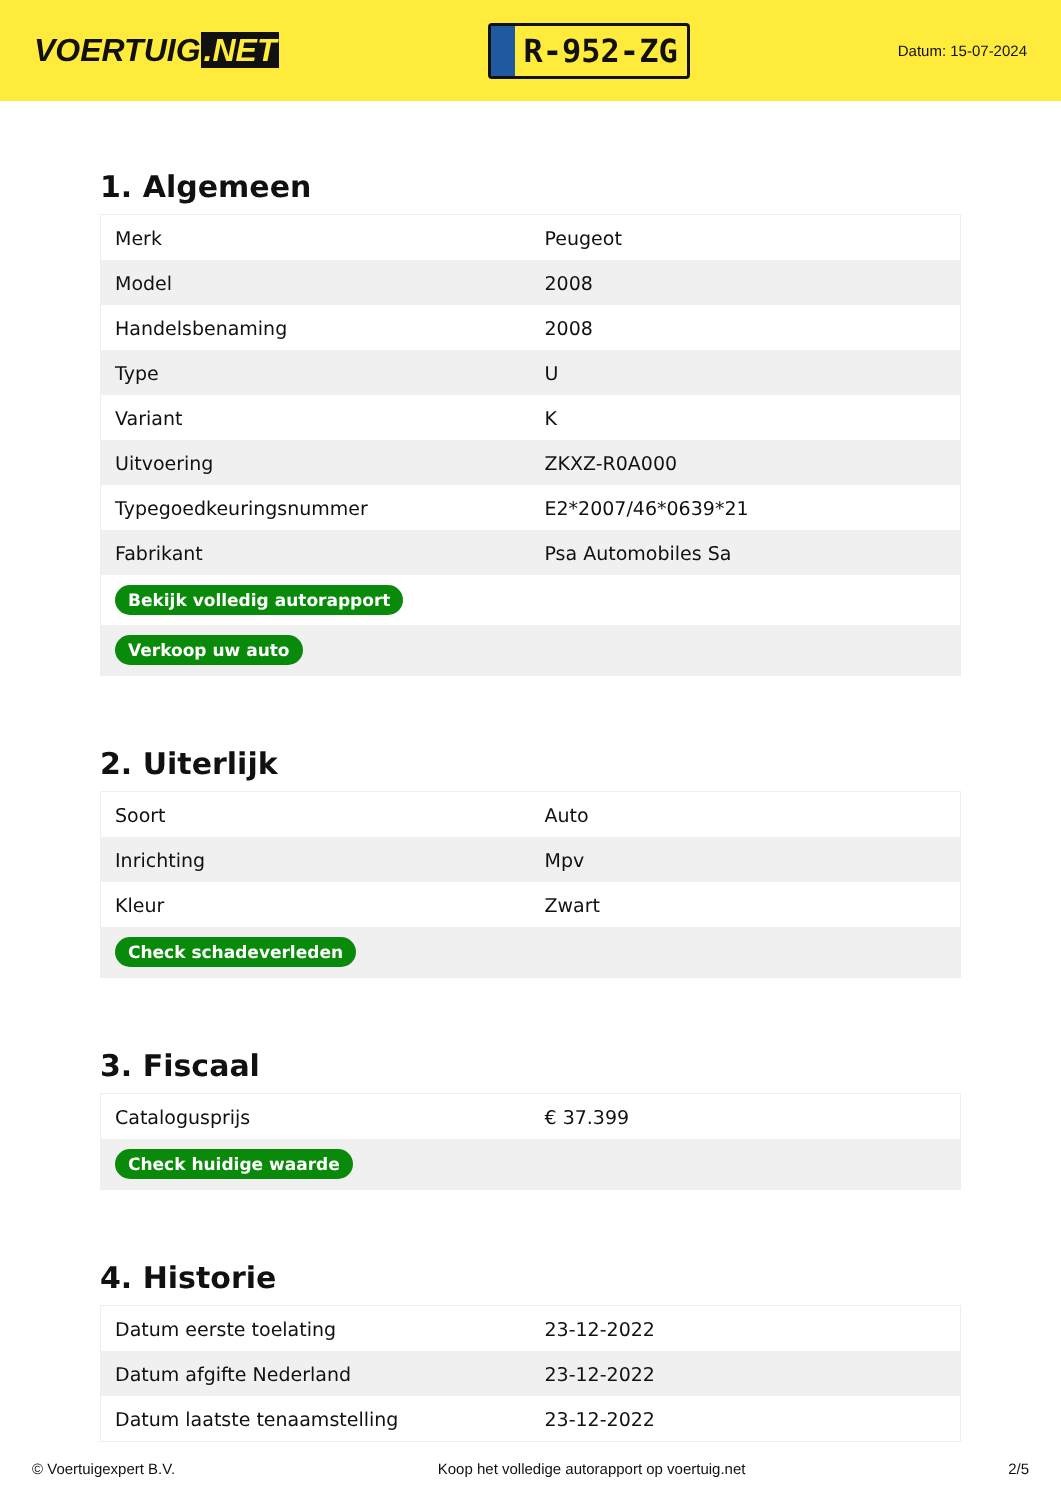VOERTUIG.NET
R-952-ZG
Datum: 15-07-2024
1. Algemeen
| Merk | Peugeot |
| Model | 2008 |
| Handelsbenaming | 2008 |
| Type | U |
| Variant | K |
| Uitvoering | ZKXZ-R0A000 |
| Typegoedkeuringsnummer | E2*2007/46*0639*21 |
| Fabrikant | Psa Automobiles Sa |
| Bekijk volledig autorapport | |
| Verkoop uw auto | |
2. Uiterlijk
| Soort | Auto |
| Inrichting | Mpv |
| Kleur | Zwart |
| Check schadeverleden | |
3. Fiscaal
| Catalogusprijs | € 37.399 |
| Check huidige waarde | |
4. Historie
| Datum eerste toelating | 23-12-2022 |
| Datum afgifte Nederland | 23-12-2022 |
| Datum laatste tenaamstelling | 23-12-2022 |
© Voertuigexpert B.V. Koop het volledige autorapport op voertuig.net 2/5